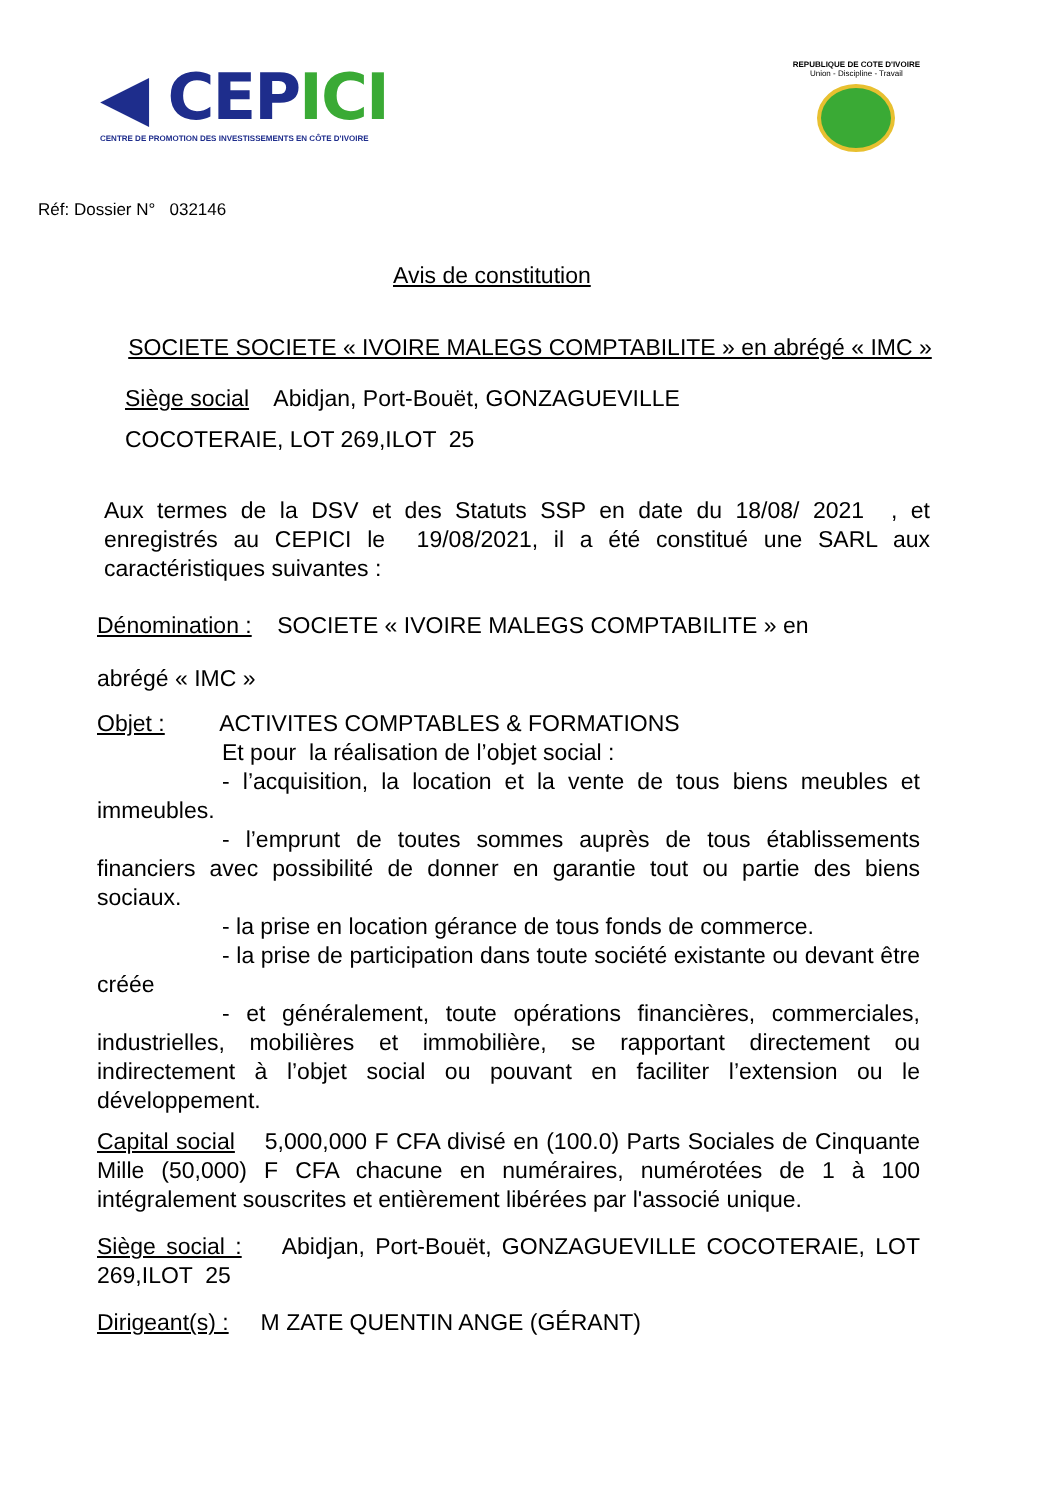◀ CEPICI
CENTRE DE PROMOTION DES INVESTISSEMENTS EN CÔTE D'IVOIRE
REPUBLIQUE DE COTE D'IVOIRE
Union - Discipline - Travail
Réf: Dossier N° 032146
Avis de constitution
SOCIETE SOCIETE « IVOIRE MALEGS COMPTABILITE » en abrégé « IMC »
Siège social Abidjan, Port-Bouët, GONZAGUEVILLE
COCOTERAIE, LOT 269,ILOT 25
Aux termes de la DSV et des Statuts SSP en date du 18/08/ 2021 , et enregistrés au CEPICI le 19/08/2021, il a été constitué une SARL aux caractéristiques suivantes :
Dénomination : SOCIETE « IVOIRE MALEGS COMPTABILITE » en
abrégé « IMC »
Objet : ACTIVITES COMPTABLES & FORMATIONS
Et pour la réalisation de l’objet social :
- l’acquisition, la location et la vente de tous biens meubles et immeubles.
- l’emprunt de toutes sommes auprès de tous établissements financiers avec possibilité de donner en garantie tout ou partie des biens sociaux.
- la prise en location gérance de tous fonds de commerce.
- la prise de participation dans toute société existante ou devant être créée
- et généralement, toute opérations financières, commerciales, industrielles, mobilières et immobilière, se rapportant directement ou indirectement à l’objet social ou pouvant en faciliter l’extension ou le développement.
Capital social 5,000,000 F CFA divisé en (100.0) Parts Sociales de Cinquante Mille (50,000) F CFA chacune en numéraires, numérotées de 1 à 100 intégralement souscrites et entièrement libérées par l'associé unique.
Siège social : Abidjan, Port-Bouët, GONZAGUEVILLE COCOTERAIE, LOT 269,ILOT 25
Dirigeant(s) : M ZATE QUENTIN ANGE (GÉRANT)